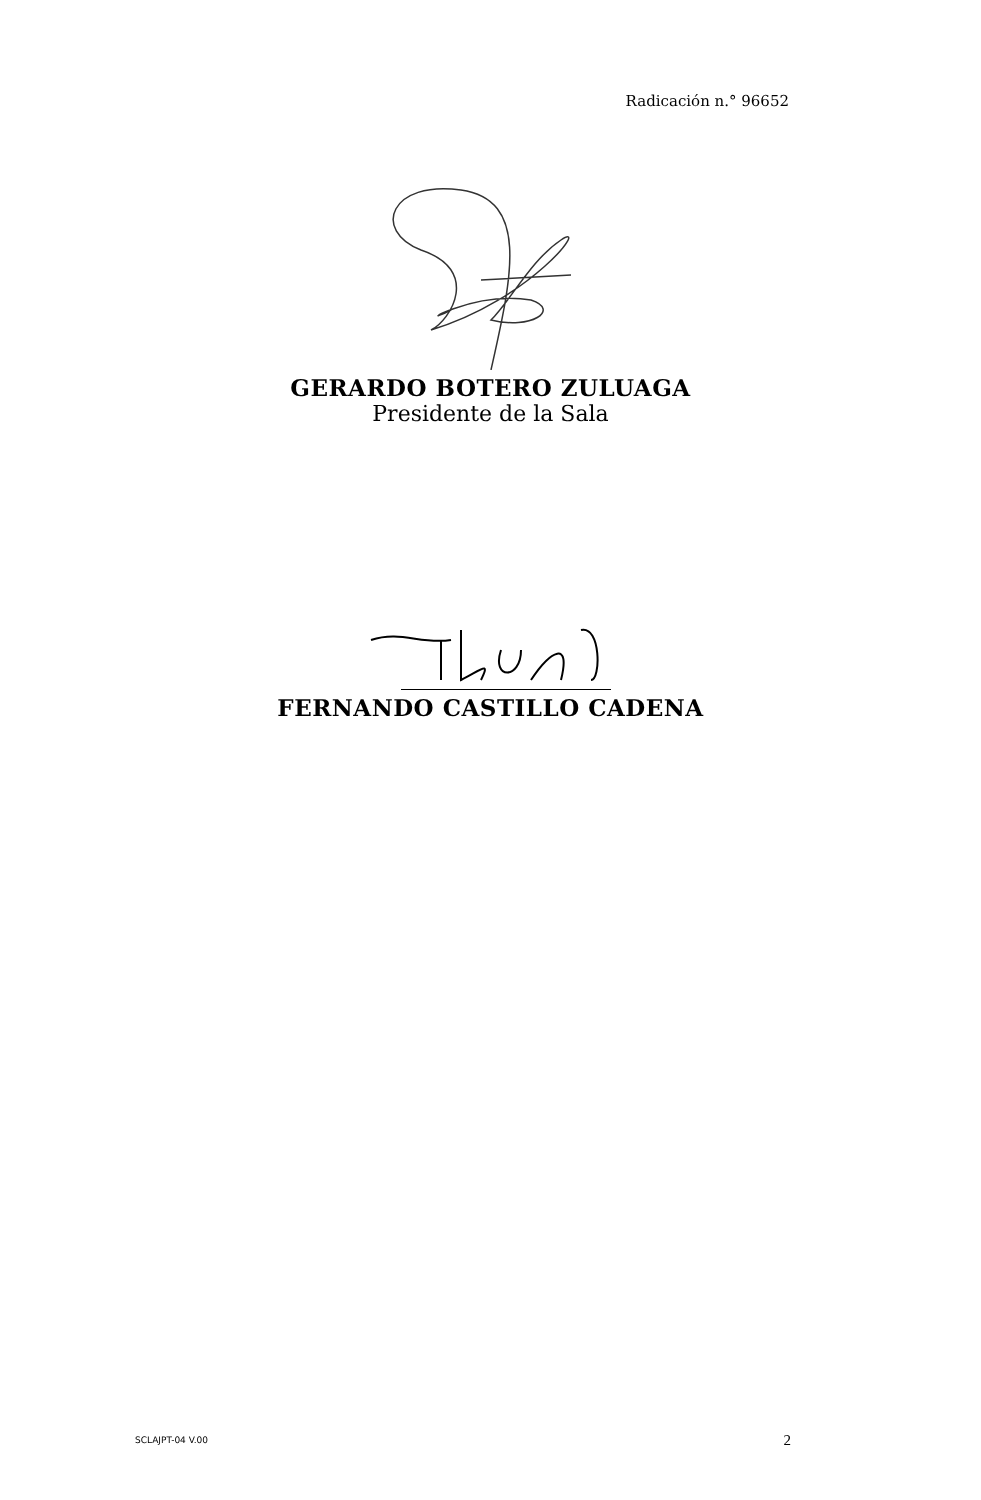Radicación n.° 96652
GERARDO BOTERO ZULUAGA
Presidente de la Sala
FERNANDO CASTILLO CADENA
SCLAJPT-04 V.00 2